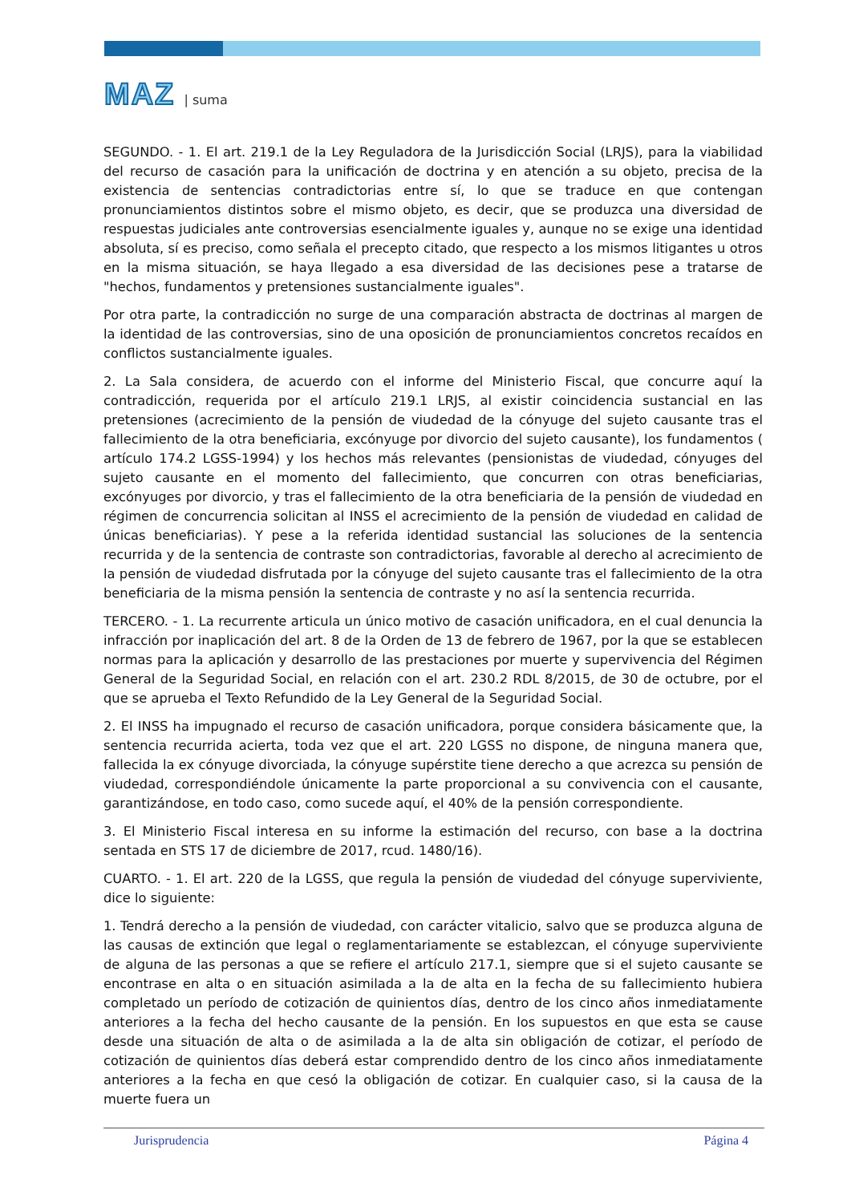MAZ | suma
SEGUNDO. - 1. El art. 219.1 de la Ley Reguladora de la Jurisdicción Social (LRJS), para la viabilidad del recurso de casación para la unificación de doctrina y en atención a su objeto, precisa de la existencia de sentencias contradictorias entre sí, lo que se traduce en que contengan pronunciamientos distintos sobre el mismo objeto, es decir, que se produzca una diversidad de respuestas judiciales ante controversias esencialmente iguales y, aunque no se exige una identidad absoluta, sí es preciso, como señala el precepto citado, que respecto a los mismos litigantes u otros en la misma situación, se haya llegado a esa diversidad de las decisiones pese a tratarse de "hechos, fundamentos y pretensiones sustancialmente iguales".
Por otra parte, la contradicción no surge de una comparación abstracta de doctrinas al margen de la identidad de las controversias, sino de una oposición de pronunciamientos concretos recaídos en conflictos sustancialmente iguales.
2. La Sala considera, de acuerdo con el informe del Ministerio Fiscal, que concurre aquí la contradicción, requerida por el artículo 219.1 LRJS, al existir coincidencia sustancial en las pretensiones (acrecimiento de la pensión de viudedad de la cónyuge del sujeto causante tras el fallecimiento de la otra beneficiaria, excónyuge por divorcio del sujeto causante), los fundamentos ( artículo 174.2 LGSS-1994) y los hechos más relevantes (pensionistas de viudedad, cónyuges del sujeto causante en el momento del fallecimiento, que concurren con otras beneficiarias, excónyuges por divorcio, y tras el fallecimiento de la otra beneficiaria de la pensión de viudedad en régimen de concurrencia solicitan al INSS el acrecimiento de la pensión de viudedad en calidad de únicas beneficiarias). Y pese a la referida identidad sustancial las soluciones de la sentencia recurrida y de la sentencia de contraste son contradictorias, favorable al derecho al acrecimiento de la pensión de viudedad disfrutada por la cónyuge del sujeto causante tras el fallecimiento de la otra beneficiaria de la misma pensión la sentencia de contraste y no así la sentencia recurrida.
TERCERO. - 1. La recurrente articula un único motivo de casación unificadora, en el cual denuncia la infracción por inaplicación del art. 8 de la Orden de 13 de febrero de 1967, por la que se establecen normas para la aplicación y desarrollo de las prestaciones por muerte y supervivencia del Régimen General de la Seguridad Social, en relación con el art. 230.2 RDL 8/2015, de 30 de octubre, por el que se aprueba el Texto Refundido de la Ley General de la Seguridad Social.
2. El INSS ha impugnado el recurso de casación unificadora, porque considera básicamente que, la sentencia recurrida acierta, toda vez que el art. 220 LGSS no dispone, de ninguna manera que, fallecida la ex cónyuge divorciada, la cónyuge supérstite tiene derecho a que acrezca su pensión de viudedad, correspondiéndole únicamente la parte proporcional a su convivencia con el causante, garantizándose, en todo caso, como sucede aquí, el 40% de la pensión correspondiente.
3. El Ministerio Fiscal interesa en su informe la estimación del recurso, con base a la doctrina sentada en STS 17 de diciembre de 2017, rcud. 1480/16).
CUARTO. - 1. El art. 220 de la LGSS, que regula la pensión de viudedad del cónyuge superviviente, dice lo siguiente:
1. Tendrá derecho a la pensión de viudedad, con carácter vitalicio, salvo que se produzca alguna de las causas de extinción que legal o reglamentariamente se establezcan, el cónyuge superviviente de alguna de las personas a que se refiere el artículo 217.1, siempre que si el sujeto causante se encontrase en alta o en situación asimilada a la de alta en la fecha de su fallecimiento hubiera completado un período de cotización de quinientos días, dentro de los cinco años inmediatamente anteriores a la fecha del hecho causante de la pensión. En los supuestos en que esta se cause desde una situación de alta o de asimilada a la de alta sin obligación de cotizar, el período de cotización de quinientos días deberá estar comprendido dentro de los cinco años inmediatamente anteriores a la fecha en que cesó la obligación de cotizar. En cualquier caso, si la causa de la muerte fuera un
Jurisprudencia Página 4